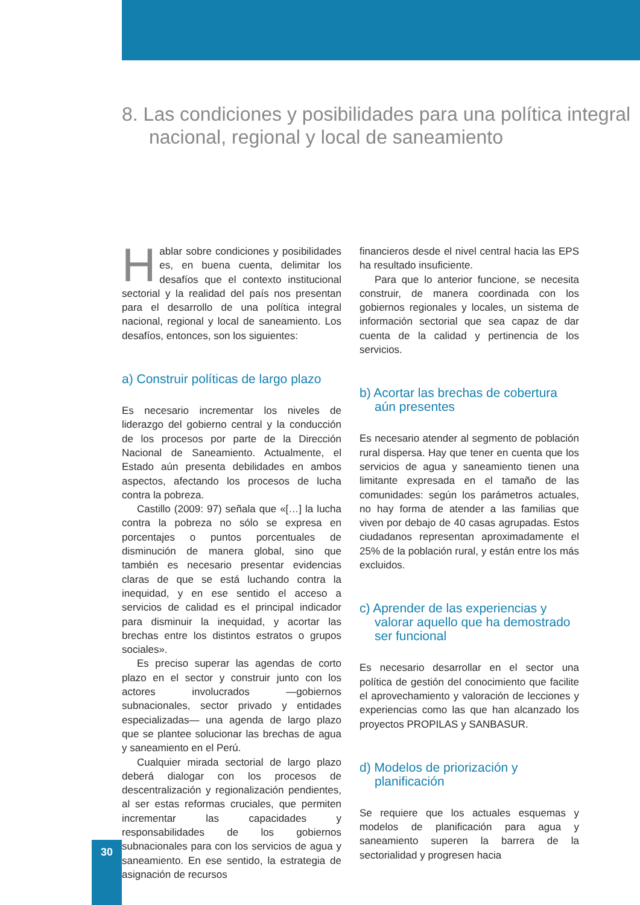8. Las condiciones y posibilidades para una política integral nacional, regional y local de saneamiento
Hablar sobre condiciones y posibilidades es, en buena cuenta, delimitar los desafíos que el contexto institucional sectorial y la realidad del país nos presentan para el desarrollo de una política integral nacional, regional y local de saneamiento. Los desafíos, entonces, son los siguientes:
a) Construir políticas de largo plazo
Es necesario incrementar los niveles de liderazgo del gobierno central y la conducción de los procesos por parte de la Dirección Nacional de Saneamiento. Actualmente, el Estado aún presenta debilidades en ambos aspectos, afectando los procesos de lucha contra la pobreza.
Castillo (2009: 97) señala que «[…] la lucha contra la pobreza no sólo se expresa en porcentajes o puntos porcentuales de disminución de manera global, sino que también es necesario presentar evidencias claras de que se está luchando contra la inequidad, y en ese sentido el acceso a servicios de calidad es el principal indicador para disminuir la inequidad, y acortar las brechas entre los distintos estratos o grupos sociales».
Es preciso superar las agendas de corto plazo en el sector y construir junto con los actores involucrados —gobiernos subnacionales, sector privado y entidades especializadas— una agenda de largo plazo que se plantee solucionar las brechas de agua y saneamiento en el Perú.
Cualquier mirada sectorial de largo plazo deberá dialogar con los procesos de descentralización y regionalización pendientes, al ser estas reformas cruciales, que permiten incrementar las capacidades y responsabilidades de los gobiernos subnacionales para con los servicios de agua y saneamiento. En ese sentido, la estrategia de asignación de recursos
financieros desde el nivel central hacia las EPS ha resultado insuficiente.
Para que lo anterior funcione, se necesita construir, de manera coordinada con los gobiernos regionales y locales, un sistema de información sectorial que sea capaz de dar cuenta de la calidad y pertinencia de los servicios.
b) Acortar las brechas de cobertura aún presentes
Es necesario atender al segmento de población rural dispersa. Hay que tener en cuenta que los servicios de agua y saneamiento tienen una limitante expresada en el tamaño de las comunidades: según los parámetros actuales, no hay forma de atender a las familias que viven por debajo de 40 casas agrupadas. Estos ciudadanos representan aproximadamente el 25% de la población rural, y están entre los más excluidos.
c) Aprender de las experiencias y valorar aquello que ha demostrado ser funcional
Es necesario desarrollar en el sector una política de gestión del conocimiento que facilite el aprovechamiento y valoración de lecciones y experiencias como las que han alcanzado los proyectos PROPILAS y SANBASUR.
d) Modelos de priorización y planificación
Se requiere que los actuales esquemas y modelos de planificación para agua y saneamiento superen la barrera de la sectorialidad y progresen hacia
30